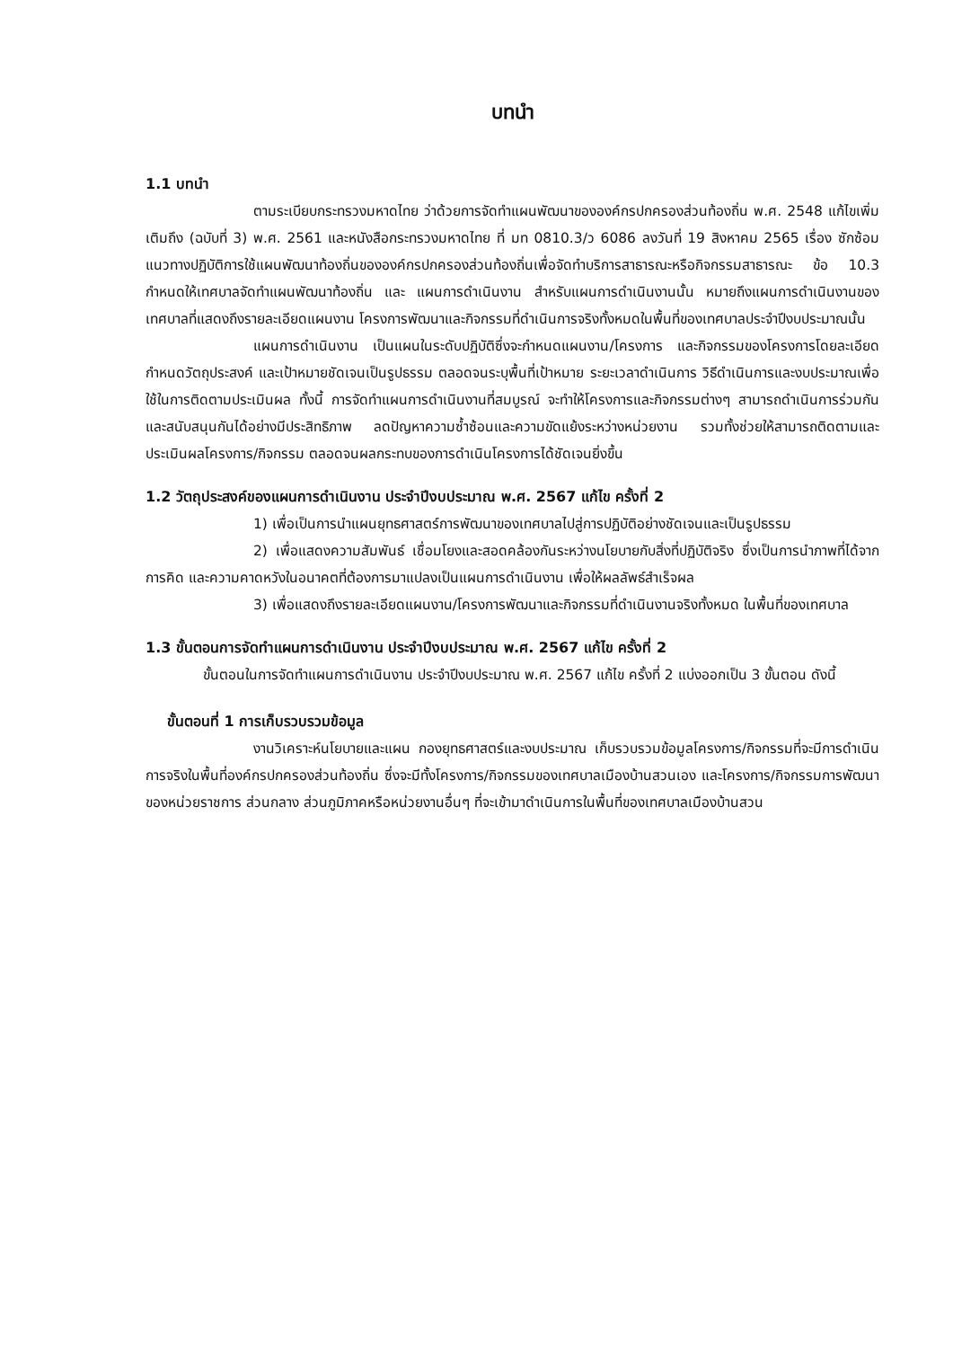บทนำ
1.1 บทนำ
ตามระเบียบกระทรวงมหาดไทย ว่าด้วยการจัดทำแผนพัฒนาขององค์กรปกครองส่วนท้องถิ่น พ.ศ. 2548 แก้ไขเพิ่มเติมถึง (ฉบับที่ 3) พ.ศ. 2561 และหนังสือกระทรวงมหาดไทย ที่ มท 0810.3/ว 6086 ลงวันที่ 19 สิงหาคม 2565 เรื่อง ซักซ้อมแนวทางปฏิบัติการใช้แผนพัฒนาท้องถิ่นขององค์กรปกครองส่วนท้องถิ่นเพื่อจัดทำบริการสาธารณะหรือกิจกรรมสาธารณะ ข้อ 10.3 กำหนดให้เทศบาลจัดทำแผนพัฒนาท้องถิ่น และ แผนการดำเนินงาน สำหรับแผนการดำเนินงานนั้น หมายถึงแผนการดำเนินงานของเทศบาลที่แสดงถึงรายละเอียดแผนงาน โครงการพัฒนาและกิจกรรมที่ดำเนินการจริงทั้งหมดในพื้นที่ของเทศบาลประจำปีงบประมาณนั้น
แผนการดำเนินงาน เป็นแผนในระดับปฏิบัติซึ่งจะกำหนดแผนงาน/โครงการ และกิจกรรมของโครงการโดยละเอียด กำหนดวัตถุประสงค์ และเป้าหมายชัดเจนเป็นรูปธรรม ตลอดจนระบุพื้นที่เป้าหมาย ระยะเวลาดำเนินการ วิธีดำเนินการและงบประมาณเพื่อใช้ในการติดตามประเมินผล ทั้งนี้ การจัดทำแผนการดำเนินงานที่สมบูรณ์ จะทำให้โครงการและกิจกรรมต่างๆ สามารถดำเนินการร่วมกันและสนับสนุนกันได้อย่างมีประสิทธิภาพ ลดปัญหาความซ้ำซ้อนและความขัดแย้งระหว่างหน่วยงาน รวมทั้งช่วยให้สามารถติดตามและประเมินผลโครงการ/กิจกรรม ตลอดจนผลกระทบของการดำเนินโครงการได้ชัดเจนยิ่งขึ้น
1.2 วัตถุประสงค์ของแผนการดำเนินงาน ประจำปีงบประมาณ พ.ศ. 2567 แก้ไข ครั้งที่ 2
1) เพื่อเป็นการนำแผนยุทธศาสตร์การพัฒนาของเทศบาลไปสู่การปฏิบัติอย่างชัดเจนและเป็นรูปธรรม
2) เพื่อแสดงความสัมพันธ์ เชื่อมโยงและสอดคล้องกันระหว่างนโยบายกับสิ่งที่ปฏิบัติจริง ซึ่งเป็นการนำภาพที่ได้จากการคิด และความคาดหวังในอนาคตที่ต้องการมาแปลงเป็นแผนการดำเนินงาน เพื่อให้ผลลัพธ์สำเร็จผล
3) เพื่อแสดงถึงรายละเอียดแผนงาน/โครงการพัฒนาและกิจกรรมที่ดำเนินงานจริงทั้งหมด ในพื้นที่ของเทศบาล
1.3 ขั้นตอนการจัดทำแผนการดำเนินงาน ประจำปีงบประมาณ พ.ศ. 2567 แก้ไข ครั้งที่ 2
ขั้นตอนในการจัดทำแผนการดำเนินงาน ประจำปีงบประมาณ พ.ศ. 2567 แก้ไข ครั้งที่ 2 แบ่งออกเป็น 3 ขั้นตอน ดังนี้
ขั้นตอนที่ 1 การเก็บรวบรวมข้อมูล
งานวิเคราะห์นโยบายและแผน กองยุทธศาสตร์และงบประมาณ เก็บรวบรวมข้อมูลโครงการ/กิจกรรมที่จะมีการดำเนินการจริงในพื้นที่องค์กรปกครองส่วนท้องถิ่น ซึ่งจะมีทั้งโครงการ/กิจกรรมของเทศบาลเมืองบ้านสวนเอง และโครงการ/กิจกรรมการพัฒนาของหน่วยราชการ ส่วนกลาง ส่วนภูมิภาคหรือหน่วยงานอื่นๆ ที่จะเข้ามาดำเนินการในพื้นที่ของเทศบาลเมืองบ้านสวน